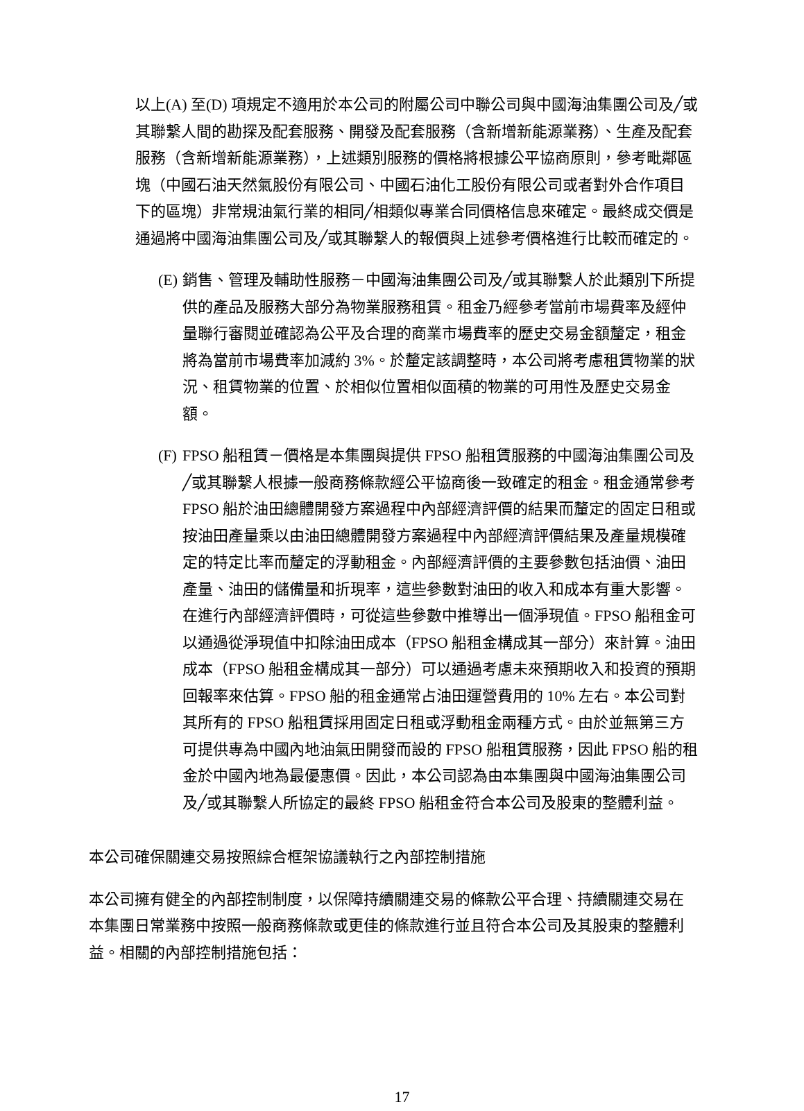以上(A) 至(D) 項規定不適用於本公司的附屬公司中聯公司與中國海油集團公司及╱或其聯繫人間的勘探及配套服務、開發及配套服務（含新增新能源業務）、生產及配套服務（含新增新能源業務），上述類別服務的價格將根據公平協商原則，參考毗鄰區塊（中國石油天然氣股份有限公司、中國石油化工股份有限公司或者對外合作項目下的區塊）非常規油氣行業的相同╱相類似專業合同價格信息來確定。最終成交價是通過將中國海油集團公司及╱或其聯繫人的報價與上述參考價格進行比較而確定的。
(E) 銷售、管理及輔助性服務－中國海油集團公司及╱或其聯繫人於此類別下所提供的產品及服務大部分為物業服務租賃。租金乃經參考當前市場費率及經仲量聯行審閱並確認為公平及合理的商業市場費率的歷史交易金額釐定，租金將為當前市場費率加減約 3%。於釐定該調整時，本公司將考慮租賃物業的狀況、租賃物業的位置、於相似位置相似面積的物業的可用性及歷史交易金額。
(F) FPSO 船租賃－價格是本集團與提供 FPSO 船租賃服務的中國海油集團公司及╱或其聯繫人根據一般商務條款經公平協商後一致確定的租金。租金通常參考 FPSO 船於油田總體開發方案過程中內部經濟評價的結果而釐定的固定日租或按油田產量乘以由油田總體開發方案過程中內部經濟評價結果及產量規模確定的特定比率而釐定的浮動租金。內部經濟評價的主要參數包括油價、油田產量、油田的儲備量和折現率，這些參數對油田的收入和成本有重大影響。在進行內部經濟評價時，可從這些參數中推導出一個淨現值。FPSO 船租金可以通過從淨現值中扣除油田成本（FPSO 船租金構成其一部分）來計算。油田成本（FPSO 船租金構成其一部分）可以通過考慮未來預期收入和投資的預期回報率來估算。FPSO 船的租金通常占油田運營費用的 10% 左右。本公司對其所有的 FPSO 船租賃採用固定日租或浮動租金兩種方式。由於並無第三方可提供專為中國內地油氣田開發而設的 FPSO 船租賃服務，因此 FPSO 船的租金於中國內地為最優惠價。因此，本公司認為由本集團與中國海油集團公司及╱或其聯繫人所協定的最終 FPSO 船租金符合本公司及股東的整體利益。
本公司確保關連交易按照綜合框架協議執行之內部控制措施
本公司擁有健全的內部控制制度，以保障持續關連交易的條款公平合理、持續關連交易在本集團日常業務中按照一般商務條款或更佳的條款進行並且符合本公司及其股東的整體利益。相關的內部控制措施包括：
17